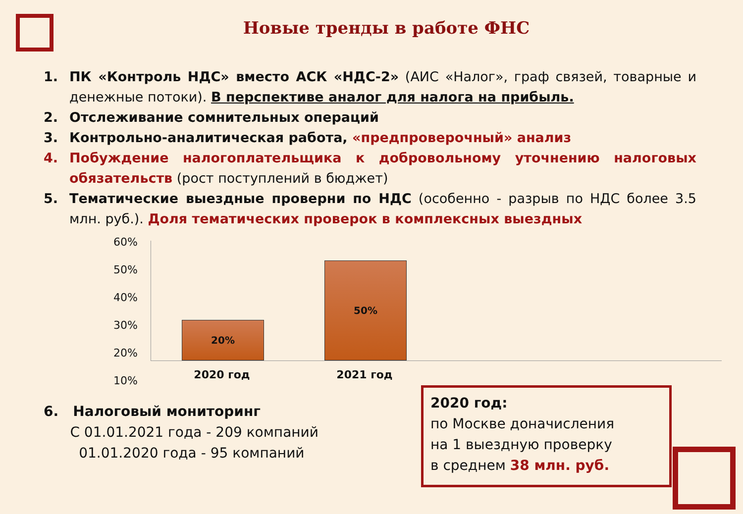Новые тренды в работе ФНС
1. ПК «Контроль НДС» вместо АСК «НДС-2» (АИС «Налог», граф связей, товарные и денежные потоки). В перспективе аналог для налога на прибыль.
2. Отслеживание сомнительных операций
3. Контрольно-аналитическая работа, «предпроверочный» анализ
4. Побуждение налогоплательщика к добровольному уточнению налоговых обязательств (рост поступлений в бюджет)
5. Тематические выездные проверни по НДС (особенно - разрыв по НДС более 3.5 млн. руб.). Доля тематических проверок в комплексных выездных
60%
50%
40%
30%
20%
10%
20% 50%
2020 год 2021 год
6. Налоговый мониторинг
С 01.01.2021 года - 209 компаний
01.01.2020 года - 95 компаний
2020 год:
по Москве доначисления
на 1 выездную проверку
в среднем 38 млн. руб.